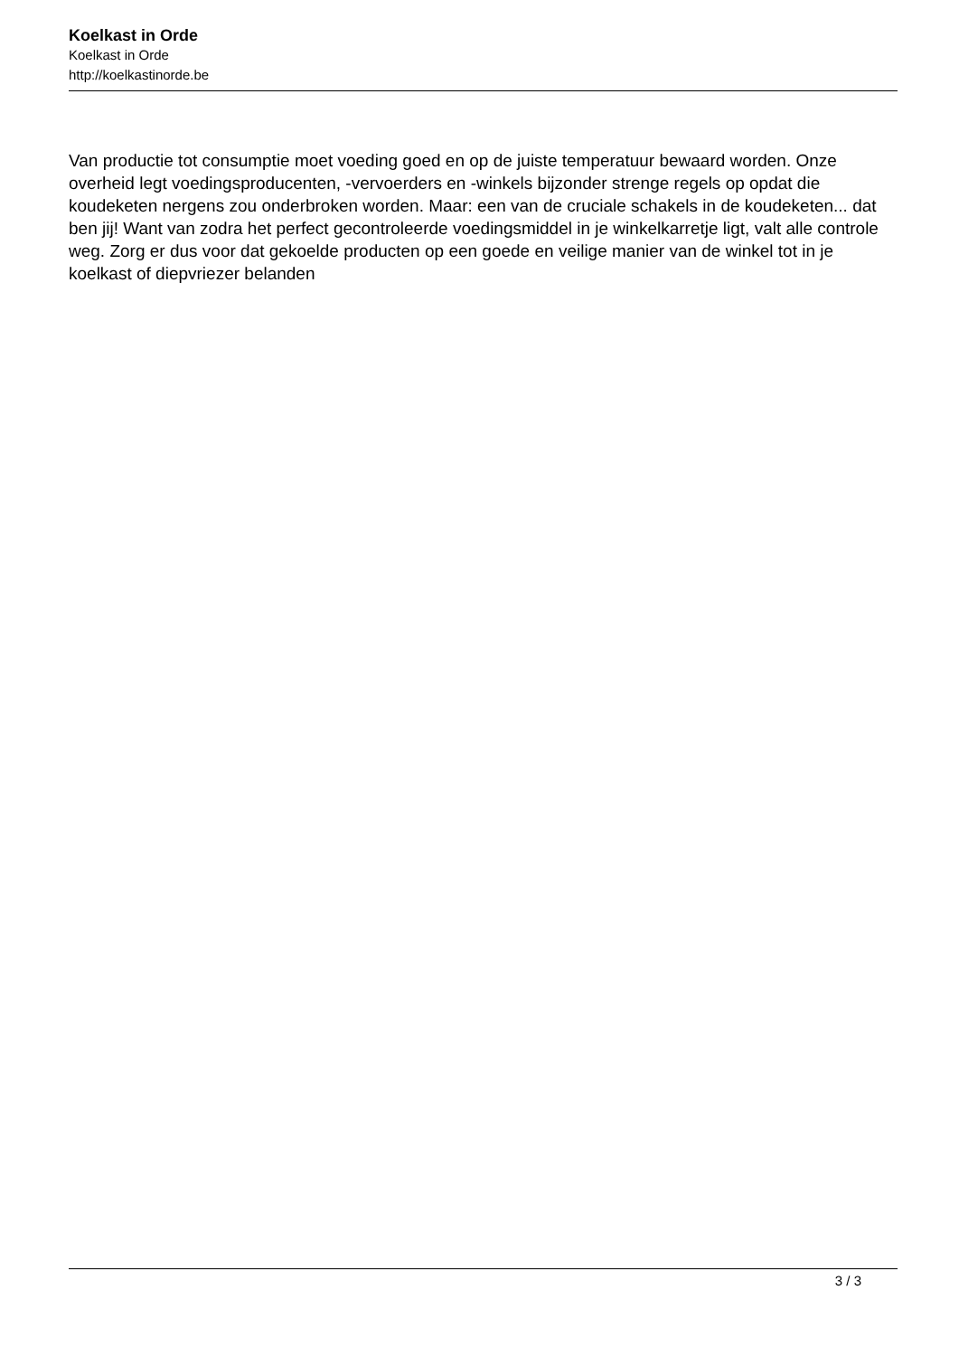Koelkast in Orde
Koelkast in Orde
http://koelkastinorde.be
Van productie tot consumptie moet voeding goed en op de juiste temperatuur bewaard worden. Onze overheid legt voedingsproducenten, -vervoerders en -winkels bijzonder strenge regels op opdat die koudeketen nergens zou onderbroken worden. Maar: een van de cruciale schakels in de koudeketen... dat ben jij! Want van zodra het perfect gecontroleerde voedingsmiddel in je winkelkarretje ligt, valt alle controle weg. Zorg er dus voor dat gekoelde producten op een goede en veilige manier van de winkel tot in je koelkast of diepvriezer belanden
3 / 3